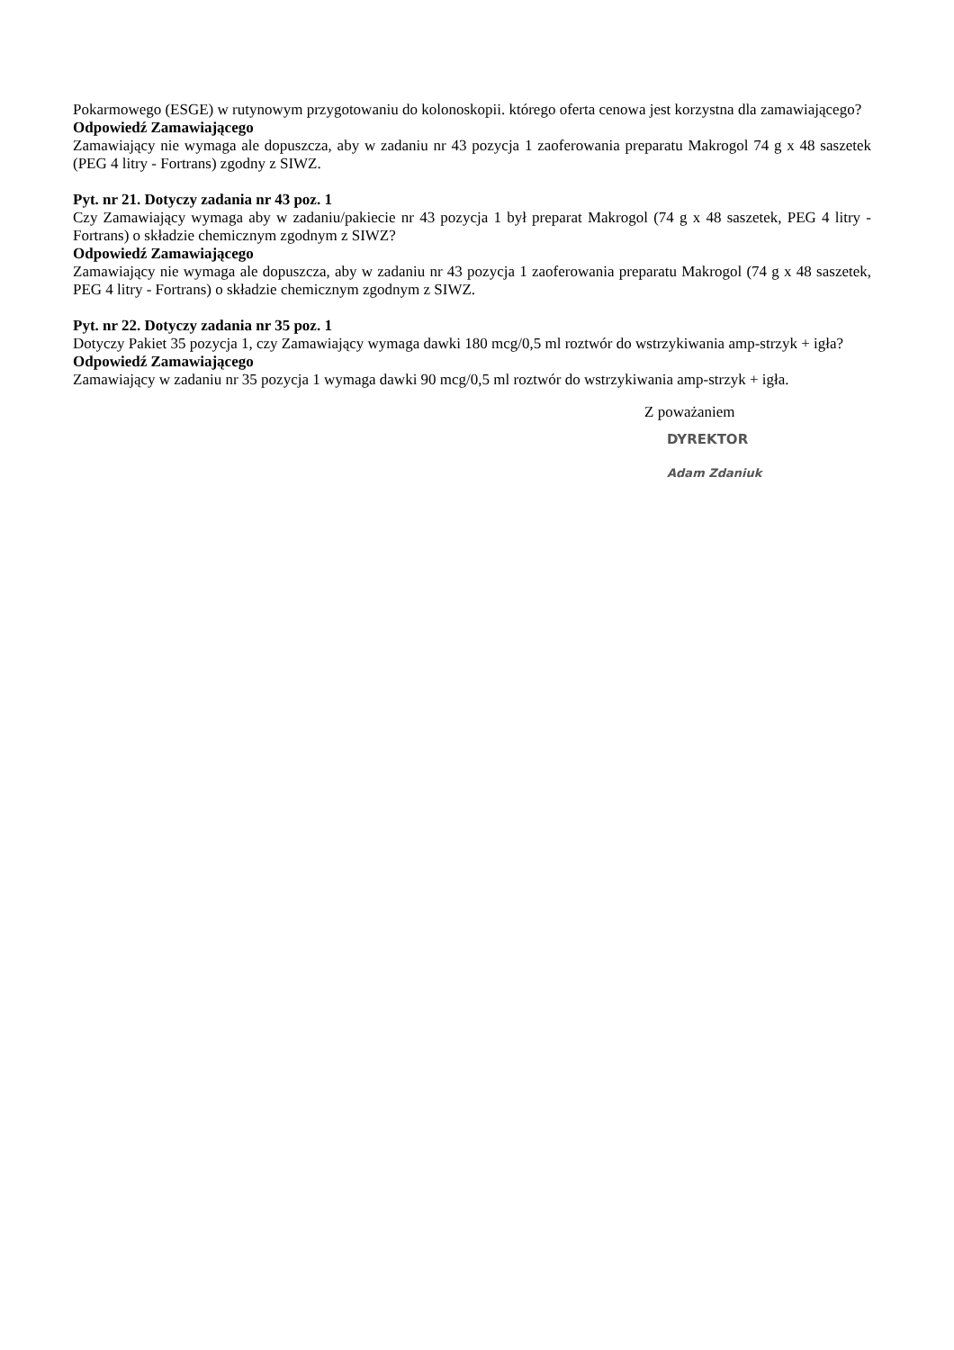Pokarmowego (ESGE) w rutynowym przygotowaniu do kolonoskopii. którego oferta cenowa jest korzystna dla zamawiającego?
Odpowiedź Zamawiającego
Zamawiający nie wymaga ale dopuszcza, aby w zadaniu nr 43 pozycja 1 zaoferowania preparatu Makrogol 74 g x 48 saszetek (PEG 4 litry - Fortrans) zgodny z SIWZ.
Pyt. nr 21. Dotyczy zadania nr 43 poz. 1
Czy Zamawiający wymaga aby w zadaniu/pakiecie nr 43 pozycja 1 był preparat Makrogol (74 g x 48 saszetek, PEG 4 litry - Fortrans) o składzie chemicznym zgodnym z SIWZ?
Odpowiedź Zamawiającego
Zamawiający nie wymaga ale dopuszcza, aby w zadaniu nr 43 pozycja 1 zaoferowania preparatu Makrogol (74 g x 48 saszetek, PEG 4 litry - Fortrans) o składzie chemicznym zgodnym z SIWZ.
Pyt. nr 22. Dotyczy zadania nr 35 poz. 1
Dotyczy Pakiet 35 pozycja 1, czy Zamawiający wymaga dawki 180 mcg/0,5 ml roztwór do wstrzykiwania amp-strzyk + igła?
Odpowiedź Zamawiającego
Zamawiający w zadaniu nr 35 pozycja 1 wymaga dawki 90 mcg/0,5 ml roztwór do wstrzykiwania amp-strzyk + igła.
Z poważaniem
DYREKTOR
Adam Zdaniuk